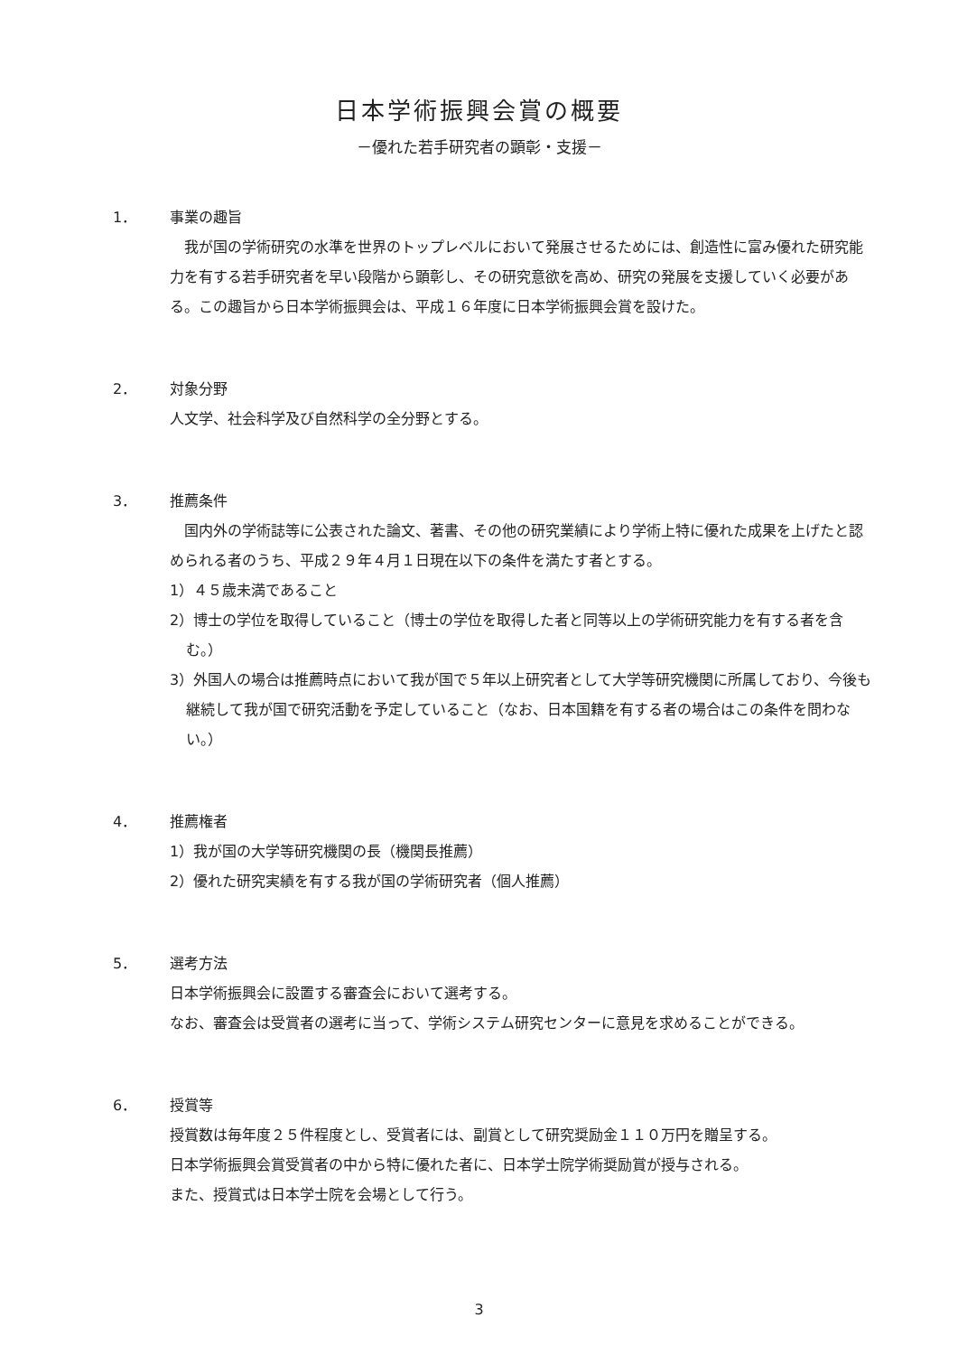日本学術振興会賞の概要
－優れた若手研究者の顕彰・支援－
1． 事業の趣旨
　我が国の学術研究の水準を世界のトップレベルにおいて発展させるためには、創造性に富み優れた研究能力を有する若手研究者を早い段階から顕彰し、その研究意欲を高め、研究の発展を支援していく必要がある。この趣旨から日本学術振興会は、平成１６年度に日本学術振興会賞を設けた。
2． 対象分野
人文学、社会科学及び自然科学の全分野とする。
3． 推薦条件
　国内外の学術誌等に公表された論文、著書、その他の研究業績により学術上特に優れた成果を上げたと認められる者のうち、平成２９年４月１日現在以下の条件を満たす者とする。
1）４５歳未満であること
2）博士の学位を取得していること（博士の学位を取得した者と同等以上の学術研究能力を有する者を含む。）
3）外国人の場合は推薦時点において我が国で５年以上研究者として大学等研究機関に所属しており、今後も継続して我が国で研究活動を予定していること（なお、日本国籍を有する者の場合はこの条件を問わない。）
4． 推薦権者
1）我が国の大学等研究機関の長（機関長推薦）
2）優れた研究実績を有する我が国の学術研究者（個人推薦）
5． 選考方法
日本学術振興会に設置する審査会において選考する。
なお、審査会は受賞者の選考に当って、学術システム研究センターに意見を求めることができる。
6． 授賞等
授賞数は毎年度２５件程度とし、受賞者には、副賞として研究奨励金１１０万円を贈呈する。
日本学術振興会賞受賞者の中から特に優れた者に、日本学士院学術奨励賞が授与される。
また、授賞式は日本学士院を会場として行う。
3